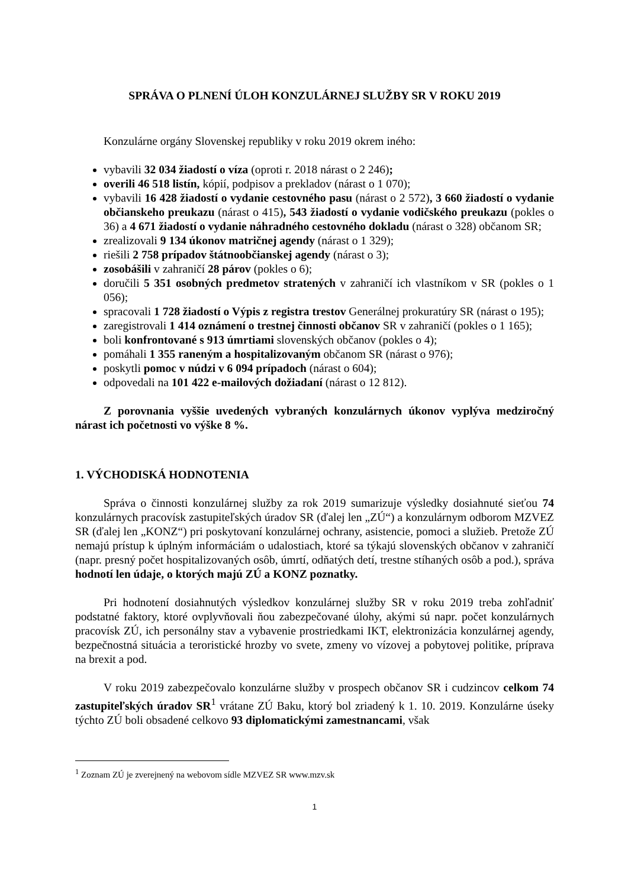SPRÁVA O PLNENÍ ÚLOH KONZULÁRNEJ SLUŽBY SR V ROKU 2019
Konzulárne orgány Slovenskej republiky v roku 2019 okrem iného:
vybavili 32 034 žiadostí o víza (oproti r. 2018 nárast o 2 246);
overili 46 518 listín, kópií, podpisov a prekladov (nárast o 1 070);
vybavili 16 428 žiadostí o vydanie cestovného pasu (nárast o 2 572), 3 660 žiadostí o vydanie občianskeho preukazu (nárast o 415), 543 žiadostí o vydanie vodičského preukazu (pokles o 36) a 4 671 žiadostí o vydanie náhradného cestovného dokladu (nárast o 328) občanom SR;
zrealizovali 9 134 úkonov matričnej agendy (nárast o 1 329);
riešili 2 758 prípadov štátnoobčianskej agendy (nárast o 3);
zosobášili v zahraničí 28 párov (pokles o 6);
doručili 5 351 osobných predmetov stratených v zahraničí ich vlastníkom v SR (pokles o 1 056);
spracovali 1 728 žiadostí o Výpis z registra trestov Generálnej prokuratúry SR (nárast o 195);
zaregistrovali 1 414 oznámení o trestnej činnosti občanov SR v zahraničí (pokles o 1 165);
boli konfrontované s 913 úmrtiami slovenských občanov (pokles o 4);
pomáhali 1 355 raneným a hospitalizovaným občanom SR (nárast o 976);
poskytli pomoc v núdzi v 6 094 prípadoch (nárast o 604);
odpovedali na 101 422 e-mailových dožiadaní (nárast o 12 812).
Z porovnania vyššie uvedených vybraných konzulárnych úkonov vyplýva medziročný nárast ich početnosti vo výške 8 %.
1. VÝCHODISKÁ HODNOTENIA
Správa o činnosti konzulárnej služby za rok 2019 sumarizuje výsledky dosiahnuté sieťou 74 konzulárnych pracovísk zastupiteľských úradov SR (ďalej len „ZÚ“) a konzulárnym odborom MZVEZ SR (ďalej len „KONZ“) pri poskytovaní konzulárnej ochrany, asistencie, pomoci a služieb. Pretože ZÚ nemajú prístup k úplným informáciám o udalostiach, ktoré sa týkajú slovenských občanov v zahraničí (napr. presný počet hospitalizovaných osôb, úmrtí, odňatých detí, trestne stíhaných osôb a pod.), správa hodnotí len údaje, o ktorých majú ZÚ a KONZ poznatky.
Pri hodnotení dosiahnutých výsledkov konzulárnej služby SR v roku 2019 treba zohľadniť podstatné faktory, ktoré ovplyvňovali ňou zabezpečované úlohy, akými sú napr. počet konzulárnych pracovísk ZÚ, ich personálny stav a vybavenie prostriedkami IKT, elektronizácia konzulárnej agendy, bezpečnostná situácia a teroristické hrozby vo svete, zmeny vo vízovej a pobytovej politike, príprava na brexit a pod.
V roku 2019 zabezpečovalo konzulárne služby v prospech občanov SR i cudzincov celkom 74 zastupiteľských úradov SR<sup>1</sup> vrátane ZÚ Baku, ktorý bol zriadený k 1. 10. 2019. Konzulárne úseky týchto ZÚ boli obsadené celkovo 93 diplomatickými zamestnancami, však
<sup>1</sup> Zoznam ZÚ je zverejnený na webovom sídle MZVEZ SR www.mzv.sk
1